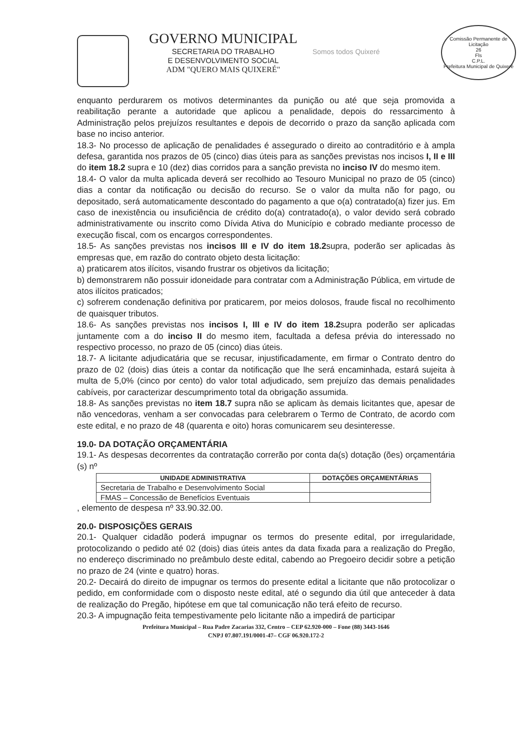GOVERNO MUNICIPAL
SECRETARIA DO TRABALHO
E DESENVOLVIMENTO SOCIAL
ADM "QUERO MAIS QUIXERÉ"
Somos todos Quixeré
Comissão Permanente de Licitação
26
Fls
C.P.L.
Prefeitura Municipal de Quixeré
enquanto perdurarem os motivos determinantes da punição ou até que seja promovida a reabilitação perante a autoridade que aplicou a penalidade, depois do ressarcimento à Administração pelos prejuízos resultantes e depois de decorrido o prazo da sanção aplicada com base no inciso anterior.
18.3- No processo de aplicação de penalidades é assegurado o direito ao contraditório e à ampla defesa, garantida nos prazos de 05 (cinco) dias úteis para as sanções previstas nos incisos I, II e III do item 18.2 supra e 10 (dez) dias corridos para a sanção prevista no inciso IV do mesmo item.
18.4- O valor da multa aplicada deverá ser recolhido ao Tesouro Municipal no prazo de 05 (cinco) dias a contar da notificação ou decisão do recurso. Se o valor da multa não for pago, ou depositado, será automaticamente descontado do pagamento a que o(a) contratado(a) fizer jus. Em caso de inexistência ou insuficiência de crédito do(a) contratado(a), o valor devido será cobrado administrativamente ou inscrito como Dívida Ativa do Município e cobrado mediante processo de execução fiscal, com os encargos correspondentes.
18.5- As sanções previstas nos incisos III e IV do item 18.2supra, poderão ser aplicadas às empresas que, em razão do contrato objeto desta licitação:
a) praticarem atos ilícitos, visando frustrar os objetivos da licitação;
b) demonstrarem não possuir idoneidade para contratar com a Administração Pública, em virtude de atos ilícitos praticados;
c) sofrerem condenação definitiva por praticarem, por meios dolosos, fraude fiscal no recolhimento de quaisquer tributos.
18.6- As sanções previstas nos incisos I, III e IV do item 18.2supra poderão ser aplicadas juntamente com a do inciso II do mesmo item, facultada a defesa prévia do interessado no respectivo processo, no prazo de 05 (cinco) dias úteis.
18.7- A licitante adjudicatária que se recusar, injustificadamente, em firmar o Contrato dentro do prazo de 02 (dois) dias úteis a contar da notificação que lhe será encaminhada, estará sujeita à multa de 5,0% (cinco por cento) do valor total adjudicado, sem prejuízo das demais penalidades cabíveis, por caracterizar descumprimento total da obrigação assumida.
18.8- As sanções previstas no item 18.7 supra não se aplicam às demais licitantes que, apesar de não vencedoras, venham a ser convocadas para celebrarem o Termo de Contrato, de acordo com este edital, e no prazo de 48 (quarenta e oito) horas comunicarem seu desinteresse.
19.0- DA DOTAÇÃO ORÇAMENTÁRIA
19.1- As despesas decorrentes da contratação correrão por conta da(s) dotação (ões) orçamentária (s) nº
| UNIDADE ADMINISTRATIVA | DOTAÇÕES ORÇAMENTÁRIAS |
| --- | --- |
| Secretaria de Trabalho e Desenvolvimento Social | |
| FMAS – Concessão de Benefícios Eventuais | |
, elemento de despesa nº 33.90.32.00.
20.0- DISPOSIÇÕES GERAIS
20.1- Qualquer cidadão poderá impugnar os termos do presente edital, por irregularidade, protocolizando o pedido até 02 (dois) dias úteis antes da data fixada para a realização do Pregão, no endereço discriminado no preâmbulo deste edital, cabendo ao Pregoeiro decidir sobre a petição no prazo de 24 (vinte e quatro) horas.
20.2- Decairá do direito de impugnar os termos do presente edital a licitante que não protocolizar o pedido, em conformidade com o disposto neste edital, até o segundo dia útil que anteceder à data de realização do Pregão, hipótese em que tal comunicação não terá efeito de recurso.
20.3- A impugnação feita tempestivamente pelo licitante não a impedirá de participar
Prefeitura Municipal – Rua Padre Zacarias 332, Centro – CEP 62.920-000 – Fone (88) 3443-1646
CNPJ 07.807.191/0001-47– CGF 06.920.172-2